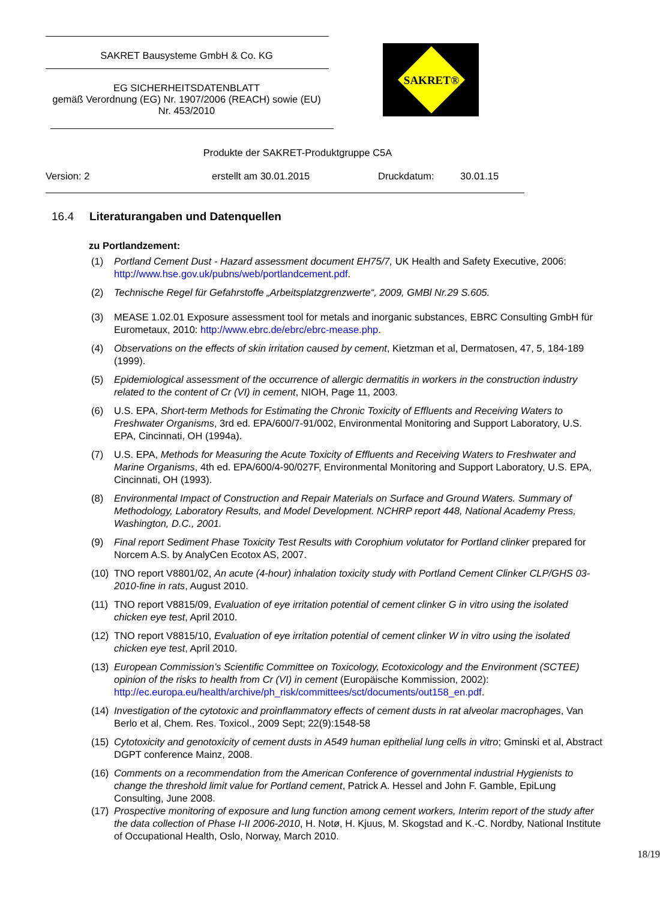SAKRET Bausysteme GmbH & Co. KG
EG SICHERHEITSDATENBLATT
gemäß Verordnung (EG) Nr. 1907/2006 (REACH) sowie (EU)
Nr. 453/2010
SAKRET®
Produkte der SAKRET-Produktgruppe C5A
Version: 2 erstellt am 30.01.2015 Druckdatum: 30.01.15
16.4 Literaturangaben und Datenquellen
zu Portlandzement:
(1) Portland Cement Dust - Hazard assessment document EH75/7, UK Health and Safety Executive, 2006: http://www.hse.gov.uk/pubns/web/portlandcement.pdf.
(2) Technische Regel für Gefahrstoffe „Arbeitsplatzgrenzwerte“, 2009, GMBl Nr.29 S.605.
(3) MEASE 1.02.01 Exposure assessment tool for metals and inorganic substances, EBRC Consulting GmbH für Eurometaux, 2010: http://www.ebrc.de/ebrc/ebrc-mease.php.
(4) Observations on the effects of skin irritation caused by cement, Kietzman et al, Dermatosen, 47, 5, 184-189 (1999).
(5) Epidemiological assessment of the occurrence of allergic dermatitis in workers in the construction industry related to the content of Cr (VI) in cement, NIOH, Page 11, 2003.
(6) U.S. EPA, Short-term Methods for Estimating the Chronic Toxicity of Effluents and Receiving Waters to Freshwater Organisms, 3rd ed. EPA/600/7-91/002, Environmental Monitoring and Support Laboratory, U.S. EPA, Cincinnati, OH (1994a).
(7) U.S. EPA, Methods for Measuring the Acute Toxicity of Effluents and Receiving Waters to Freshwater and Marine Organisms, 4th ed. EPA/600/4-90/027F, Environmental Monitoring and Support Laboratory, U.S. EPA, Cincinnati, OH (1993).
(8) Environmental Impact of Construction and Repair Materials on Surface and Ground Waters. Summary of Methodology, Laboratory Results, and Model Development. NCHRP report 448, National Academy Press, Washington, D.C., 2001.
(9) Final report Sediment Phase Toxicity Test Results with Corophium volutator for Portland clinker prepared for Norcem A.S. by AnalyCen Ecotox AS, 2007.
(10)
TNO report V8801/02, An acute (4-hour) inhalation toxicity study with Portland Cement Clinker CLP/GHS 03-2010-fine in rats, August 2010.
(11)
TNO report V8815/09, Evaluation of eye irritation potential of cement clinker G in vitro using the isolated chicken eye test, April 2010.
(12)
TNO report V8815/10, Evaluation of eye irritation potential of cement clinker W in vitro using the isolated chicken eye test, April 2010.
(13)
European Commission’s Scientific Committee on Toxicology, Ecotoxicology and the Environment (SCTEE) opinion of the risks to health from Cr (VI) in cement (Europäische Kommission, 2002): http://ec.europa.eu/health/archive/ph_risk/committees/sct/documents/out158_en.pdf.
(14)
Investigation of the cytotoxic and proinflammatory effects of cement dusts in rat alveolar macrophages, Van Berlo et al, Chem. Res. Toxicol., 2009 Sept; 22(9):1548-58
(15)
Cytotoxicity and genotoxicity of cement dusts in A549 human epithelial lung cells in vitro; Gminski et al, Abstract DGPT conference Mainz, 2008.
(16)
Comments on a recommendation from the American Conference of governmental industrial Hygienists to change the threshold limit value for Portland cement, Patrick A. Hessel and John F. Gamble, EpiLung Consulting, June 2008.
(17)
Prospective monitoring of exposure and lung function among cement workers, Interim report of the study after the data collection of Phase I-II 2006-2010, H. Notø, H. Kjuus, M. Skogstad and K.-C. Nordby, National Institute of Occupational Health, Oslo, Norway, March 2010.
18/19